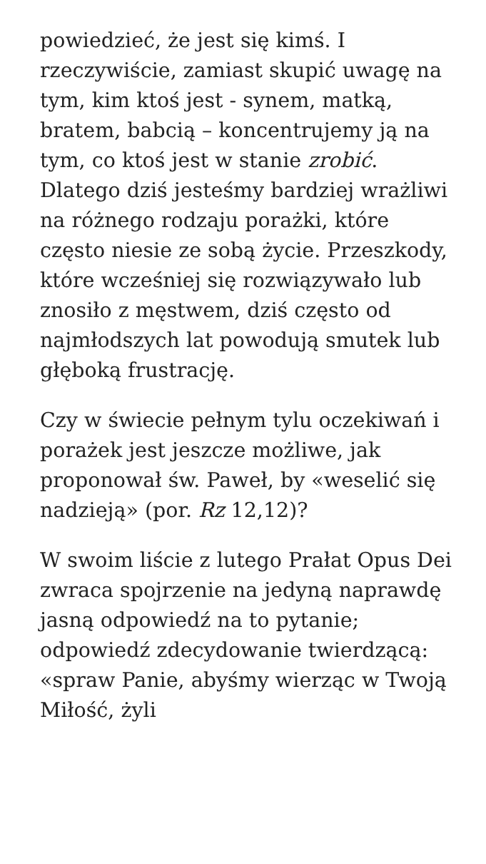powiedzieć, że jest się kimś. I rzeczywiście, zamiast skupić uwagę na tym, kim ktoś jest - synem, matką, bratem, babcią – koncentrujemy ją na tym, co ktoś jest w stanie zrobić. Dlatego dziś jesteśmy bardziej wrażliwi na różnego rodzaju porażki, które często niesie ze sobą życie. Przeszkody, które wcześniej się rozwiązywało lub znosiło z męstwem, dziś często od najmłodszych lat powodują smutek lub głęboką frustrację.
Czy w świecie pełnym tylu oczekiwań i porażek jest jeszcze możliwe, jak proponował św. Paweł, by «weselić się nadzieją» (por. Rz 12,12)?
W swoim liście z lutego Prałat Opus Dei zwraca spojrzenie na jedyną naprawdę jasną odpowiedź na to pytanie; odpowiedź zdecydowanie twierdzącą: «spraw Panie, abyśmy wierząc w Twoją Miłość, żyli